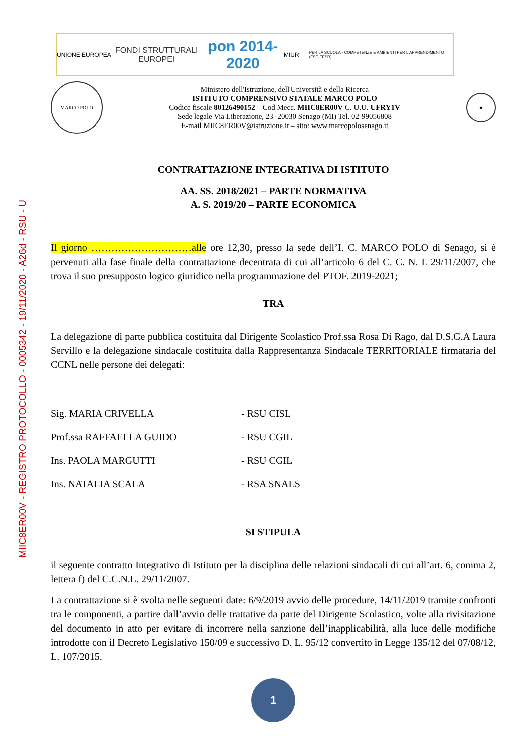MIIC8ER00V - REGISTRO PROTOCOLLO - 0005342 - 19/11/2020 - A26d - RSU - U
UNIONE EUROPEA
FONDI STRUTTURALI EUROPEI
pon 2014-2020
MIUR
PER LA SCUOLA - COMPETENZE E AMBIENTI PER L'APPRENDIMENTO (FSE-FESR)
MARCO POLO
Ministero dell'Istruzione, dell'Università e della Ricerca
ISTITUTO COMPRENSIVO STATALE MARCO POLO
Codice fiscale 80126490152 – Cod Mecc. MIIC8ER00V C. U.U. UFRY1V
Sede legale Via Liberazione, 23 -20030 Senago (MI) Tel. 02-99056808
E-mail MIIC8ER00V@istruzione.it – sito: www.marcopolosenago.it
★
CONTRATTAZIONE INTEGRATIVA DI ISTITUTO
AA. SS. 2018/2021 – PARTE NORMATIVA
A. S. 2019/20 – PARTE ECONOMICA
Il giorno …………………………alle ore 12,30, presso la sede dell’I. C. MARCO POLO di Senago, si è pervenuti alla fase finale della contrattazione decentrata di cui all’articolo 6 del C. C. N. L 29/11/2007, che trova il suo presupposto logico giuridico nella programmazione del PTOF. 2019-2021;
TRA
La delegazione di parte pubblica costituita dal Dirigente Scolastico Prof.ssa Rosa Di Rago, dal D.S.G.A Laura Servillo e la delegazione sindacale costituita dalla Rappresentanza Sindacale TERRITORIALE firmataria del CCNL nelle persone dei delegati:
| Sig. MARIA CRIVELLA | - RSU CISL |
| Prof.ssa RAFFAELLA GUIDO | - RSU CGIL |
| Ins. PAOLA MARGUTTI | - RSU CGIL |
| Ins. NATALIA SCALA | - RSA SNALS |
SI STIPULA
il seguente contratto Integrativo di Istituto per la disciplina delle relazioni sindacali di cui all’art. 6, comma 2, lettera f) del C.C.N.L. 29/11/2007.
La contrattazione si è svolta nelle seguenti date: 6/9/2019 avvio delle procedure, 14/11/2019 tramite confronti tra le componenti, a partire dall’avvio delle trattative da parte del Dirigente Scolastico, volte alla rivisitazione del documento in atto per evitare di incorrere nella sanzione dell’inapplicabilità, alla luce delle modifiche introdotte con il Decreto Legislativo 150/09 e successivo D. L. 95/12 convertito in Legge 135/12 del 07/08/12, L. 107/2015.
1